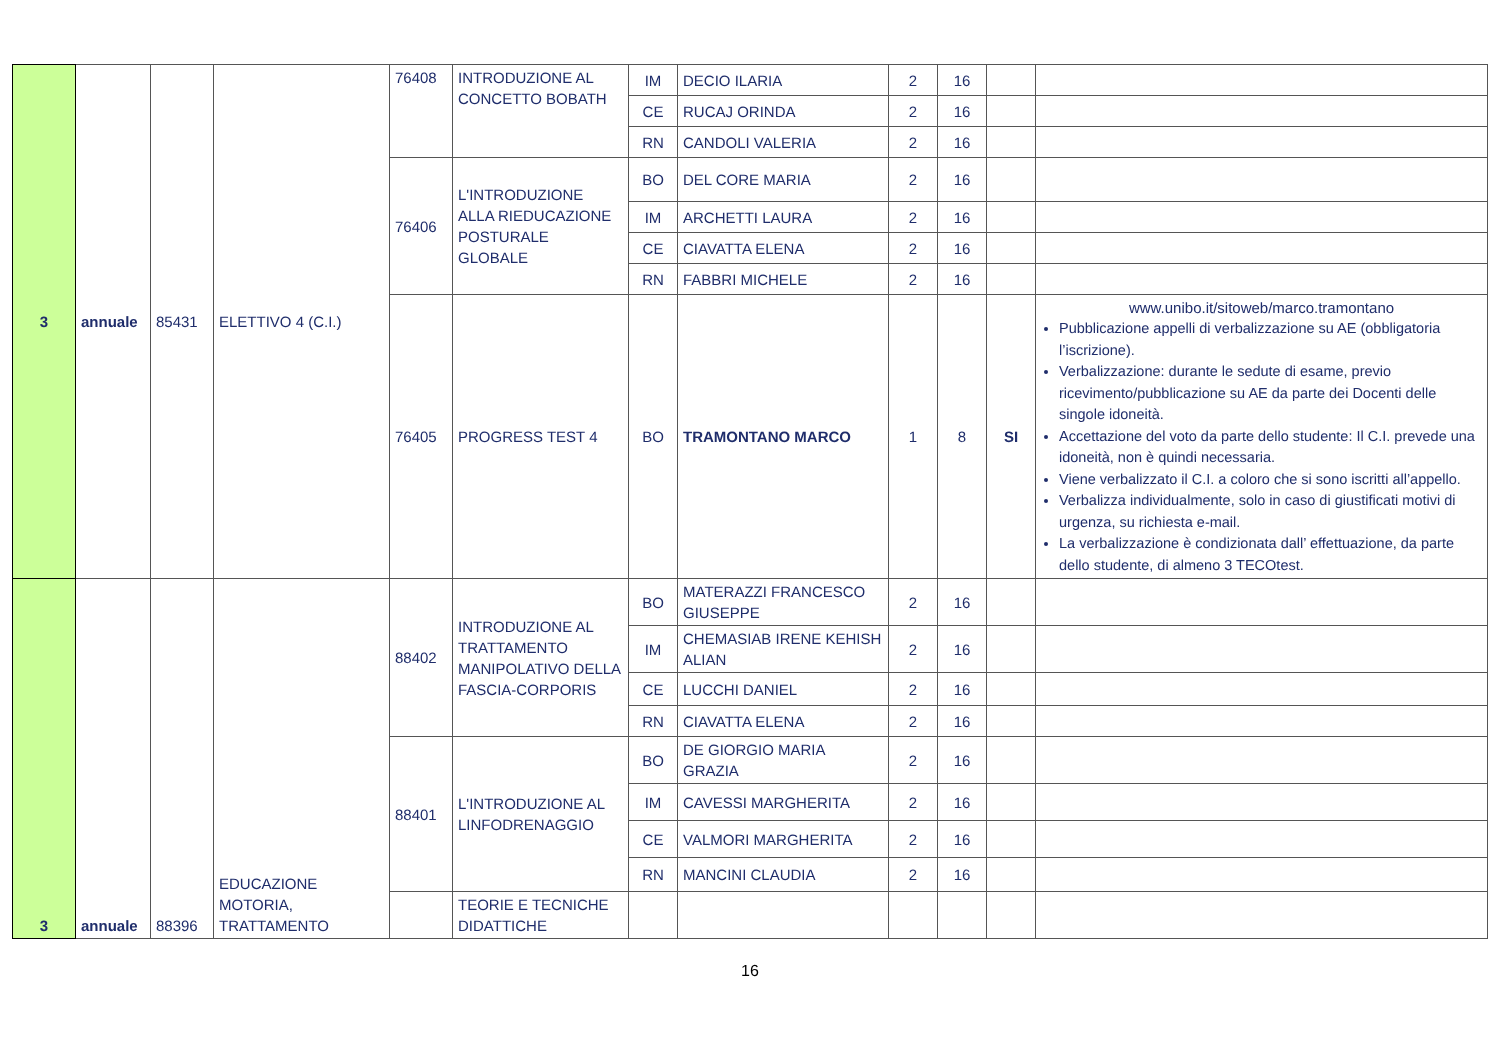| 3 | annuale | 85431 | ELETTIVO 4 (C.I.) | 76408 | INTRODUZIONE AL CONCETTO BOBATH | IM | DECIO ILARIA | 2 | 16 | | |
| | | | | | | CE | RUCAJ ORINDA | 2 | 16 | | |
| | | | | | | RN | CANDOLI VALERIA | 2 | 16 | | |
| | | | | 76406 | L'INTRODUZIONE ALLA RIEDUCAZIONE POSTURALE GLOBALE | BO | DEL CORE MARIA | 2 | 16 | | |
| | | | | | | IM | ARCHETTI LAURA | 2 | 16 | | |
| | | | | | | CE | CIAVATTA ELENA | 2 | 16 | | |
| | | | | | | RN | FABBRI MICHELE | 2 | 16 | | |
| | | | | 76405 | PROGRESS TEST 4 | BO | TRAMONTANO MARCO | 1 | 8 | SI | www.unibo.it/sitoweb/marco.tramontano Pubblicazione appelli di verbalizzazione su AE (obbligatoria l’iscrizione). Verbalizzazione: durante le sedute di esame, previo ricevimento/pubblicazione su AE da parte dei Docenti delle singole idoneità. Accettazione del voto da parte dello studente: Il C.I. prevede una idoneità, non è quindi necessaria. Viene verbalizzato il C.I. a coloro che si sono iscritti all’appello. Verbalizza individualmente, solo in caso di giustificati motivi di urgenza, su richiesta e-mail. La verbalizzazione è condizionata dall’ effettuazione, da parte dello studente, di almeno 3 TECOtest. |
| 3 | annuale | 88396 | EDUCAZIONE MOTORIA, TRATTAMENTO | 88402 | INTRODUZIONE AL TRATTAMENTO MANIPOLATIVO DELLA FASCIA-CORPORIS | BO | MATERAZZI FRANCESCO GIUSEPPE | 2 | 16 | | |
| | | | | | | IM | CHEMASIAB IRENE KEHISH ALIAN | 2 | 16 | | |
| | | | | | | CE | LUCCHI DANIEL | 2 | 16 | | |
| | | | | | | RN | CIAVATTA ELENA | 2 | 16 | | |
| | | | | 88401 | L'INTRODUZIONE AL LINFODRENAGGIO | BO | DE GIORGIO MARIA GRAZIA | 2 | 16 | | |
| | | | | | | IM | CAVESSI MARGHERITA | 2 | 16 | | |
| | | | | | | CE | VALMORI MARGHERITA | 2 | 16 | | |
| | | | | | | RN | MANCINI CLAUDIA | 2 | 16 | | |
| | | | | | TEORIE E TECNICHE DIDATTICHE | | | | | | |
16